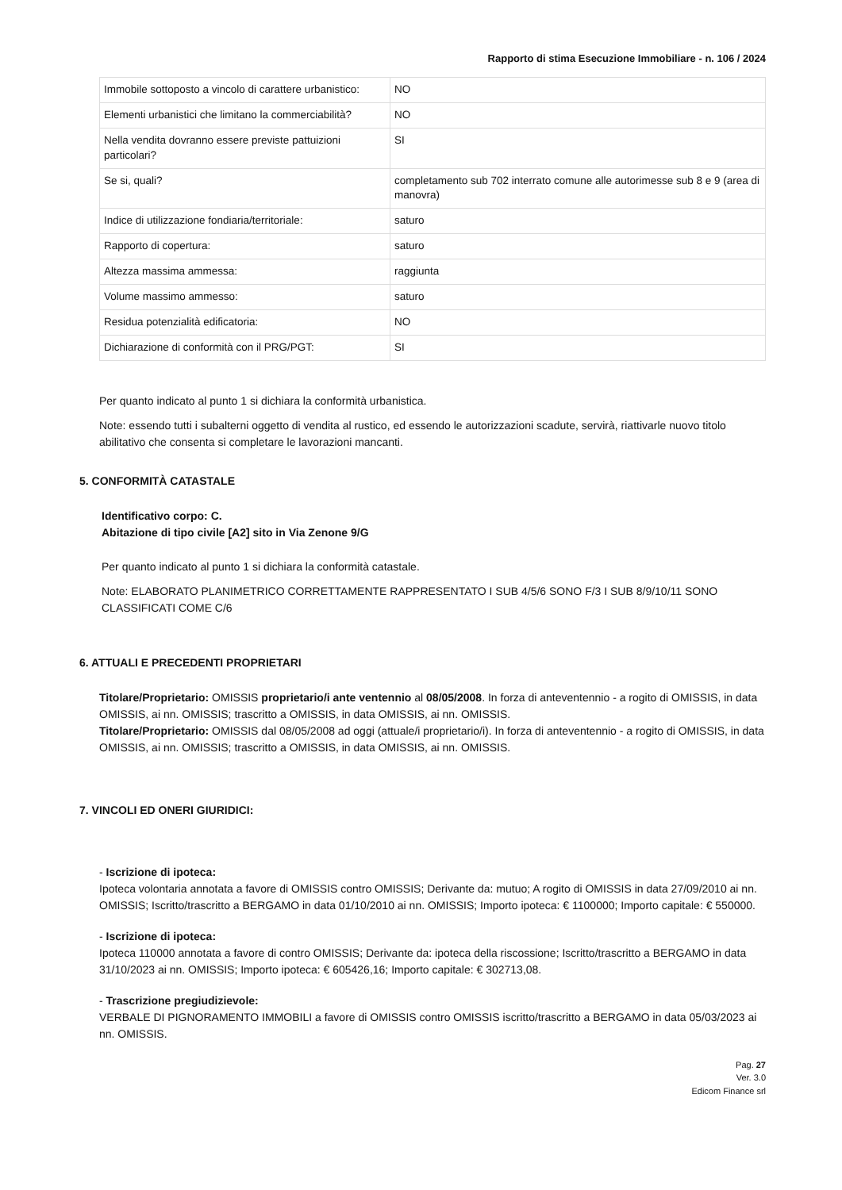Rapporto di stima Esecuzione Immobiliare - n. 106 / 2024
| Immobile sottoposto a vincolo di carattere urbanistico: | NO |
| Elementi urbanistici che limitano la commerciabilità? | NO |
| Nella vendita dovranno essere previste pattuizioni particolari? | SI |
| Se si, quali? | completamento sub 702 interrato comune alle autorimesse sub 8 e 9 (area di manovra) |
| Indice di utilizzazione fondiaria/territoriale: | saturo |
| Rapporto di copertura: | saturo |
| Altezza massima ammessa: | raggiunta |
| Volume massimo ammesso: | saturo |
| Residua potenzialità edificatoria: | NO |
| Dichiarazione di conformità con il PRG/PGT: | SI |
Per quanto indicato al punto 1 si dichiara la conformità urbanistica.
Note: essendo tutti i subalterni oggetto di vendita al rustico, ed essendo le autorizzazioni scadute, servirà, riattivarle nuovo titolo abilitativo che consenta si completare le lavorazioni mancanti.
5. CONFORMITÀ CATASTALE
Identificativo corpo: C.
Abitazione di tipo civile [A2] sito in Via Zenone 9/G
Per quanto indicato al punto 1 si dichiara la conformità catastale.
Note: ELABORATO PLANIMETRICO CORRETTAMENTE RAPPRESENTATO I SUB 4/5/6 SONO F/3 I SUB 8/9/10/11 SONO CLASSIFICATI COME C/6
6. ATTUALI E PRECEDENTI PROPRIETARI
Titolare/Proprietario: OMISSIS proprietario/i ante ventennio al 08/05/2008. In forza di anteventennio - a rogito di OMISSIS, in data OMISSIS, ai nn. OMISSIS; trascritto a OMISSIS, in data OMISSIS, ai nn. OMISSIS.
Titolare/Proprietario: OMISSIS dal 08/05/2008 ad oggi (attuale/i proprietario/i). In forza di anteventennio - a rogito di OMISSIS, in data OMISSIS, ai nn. OMISSIS; trascritto a OMISSIS, in data OMISSIS, ai nn. OMISSIS.
7. VINCOLI ED ONERI GIURIDICI:
- Iscrizione di ipoteca:
Ipoteca volontaria annotata a favore di OMISSIS contro OMISSIS; Derivante da: mutuo; A rogito di OMISSIS in data 27/09/2010 ai nn. OMISSIS; Iscritto/trascritto a BERGAMO in data 01/10/2010 ai nn. OMISSIS; Importo ipoteca: € 1100000; Importo capitale: € 550000.
- Iscrizione di ipoteca:
Ipoteca 110000 annotata a favore di contro OMISSIS; Derivante da: ipoteca della riscossione; Iscritto/trascritto a BERGAMO in data 31/10/2023 ai nn. OMISSIS; Importo ipoteca: € 605426,16; Importo capitale: € 302713,08.
- Trascrizione pregiudizievole:
VERBALE DI PIGNORAMENTO IMMOBILI a favore di OMISSIS contro OMISSIS iscritto/trascritto a BERGAMO in data 05/03/2023 ai nn. OMISSIS.
Pag. 27
Ver. 3.0
Edicom Finance srl